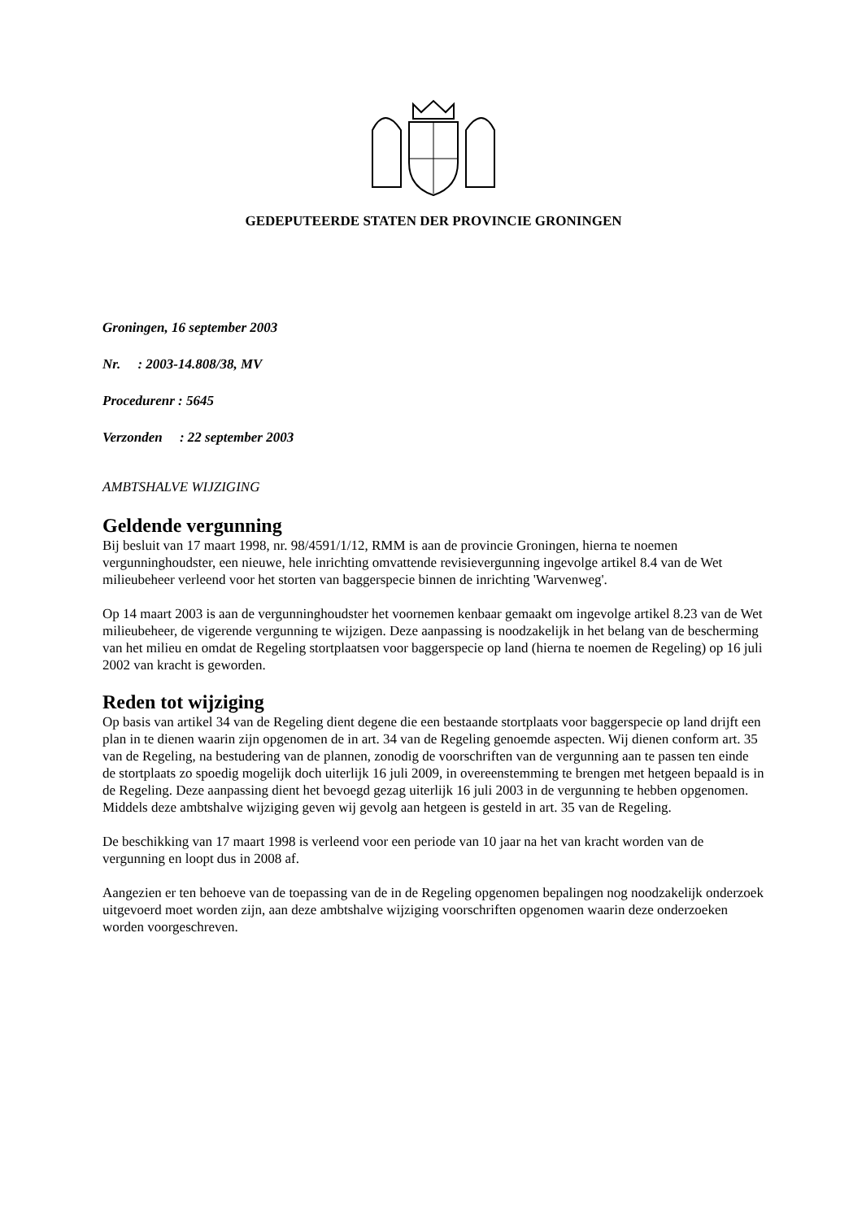GEDEPUTEERDE STATEN DER PROVINCIE GRONINGEN
Groningen, 16 september 2003
Nr. : 2003-14.808/38, MV
Procedurenr : 5645
Verzonden : 22 september 2003
AMBTSHALVE WIJZIGING
Geldende vergunning
Bij besluit van 17 maart 1998, nr. 98/4591/1/12, RMM is aan de provincie Groningen, hierna te noemen vergunninghoudster, een nieuwe, hele inrichting omvattende revisievergunning ingevolge artikel 8.4 van de Wet milieubeheer verleend voor het storten van baggerspecie binnen de inrichting 'Warvenweg'.
Op 14 maart 2003 is aan de vergunninghoudster het voornemen kenbaar gemaakt om ingevolge artikel 8.23 van de Wet milieubeheer, de vigerende vergunning te wijzigen. Deze aanpassing is noodzakelijk in het belang van de bescherming van het milieu en omdat de Regeling stortplaatsen voor baggerspecie op land (hierna te noemen de Regeling) op 16 juli 2002 van kracht is geworden.
Reden tot wijziging
Op basis van artikel 34 van de Regeling dient degene die een bestaande stortplaats voor baggerspecie op land drijft een plan in te dienen waarin zijn opgenomen de in art. 34 van de Regeling genoemde aspecten. Wij dienen conform art. 35 van de Regeling, na bestudering van de plannen, zonodig de voorschriften van de vergunning aan te passen ten einde de stortplaats zo spoedig mogelijk doch uiterlijk 16 juli 2009, in overeenstemming te brengen met hetgeen bepaald is in de Regeling. Deze aanpassing dient het bevoegd gezag uiterlijk 16 juli 2003 in de vergunning te hebben opgenomen. Middels deze ambtshalve wijziging geven wij gevolg aan hetgeen is gesteld in art. 35 van de Regeling.
De beschikking van 17 maart 1998 is verleend voor een periode van 10 jaar na het van kracht worden van de vergunning en loopt dus in 2008 af.
Aangezien er ten behoeve van de toepassing van de in de Regeling opgenomen bepalingen nog noodzakelijk onderzoek uitgevoerd moet worden zijn, aan deze ambtshalve wijziging voorschriften opgenomen waarin deze onderzoeken worden voorgeschreven.